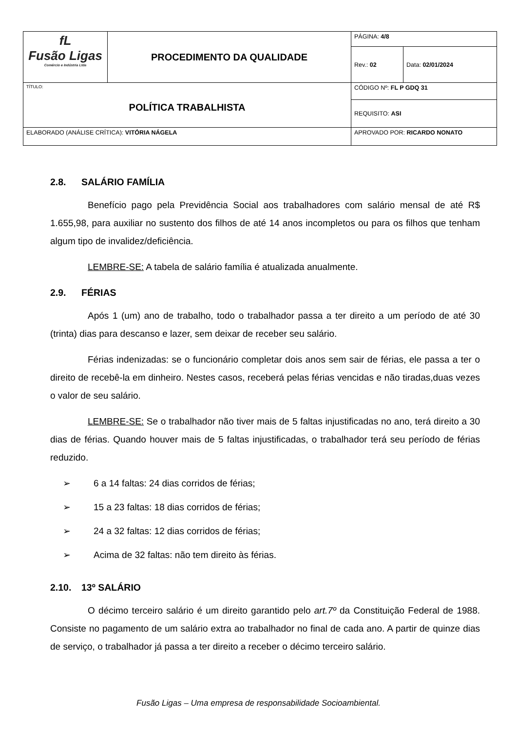| fL Fusão Ligas Comércio e Indústria Ltda | PROCEDIMENTO DA QUALIDADE | PÁGINA: 4/8 | |
| | | Rev.: 02 | Data: 02/01/2024 |
| TÍTULO: POLÍTICA TRABALHISTA | | CÓDIGO Nº: FL P GDQ 31 | |
| | | REQUISITO: ASI | |
| ELABORADO (ANÁLISE CRÍTICA): VITÓRIA NÁGELA | | APROVADO POR: RICARDO NONATO | |
2.8. SALÁRIO FAMÍLIA
Benefício pago pela Previdência Social aos trabalhadores com salário mensal de até R$ 1.655,98, para auxiliar no sustento dos filhos de até 14 anos incompletos ou para os filhos que tenham algum tipo de invalidez/deficiência.
LEMBRE-SE: A tabela de salário família é atualizada anualmente.
2.9. FÉRIAS
Após 1 (um) ano de trabalho, todo o trabalhador passa a ter direito a um período de até 30 (trinta) dias para descanso e lazer, sem deixar de receber seu salário.
Férias indenizadas: se o funcionário completar dois anos sem sair de férias, ele passa a ter o direito de recebê-la em dinheiro. Nestes casos, receberá pelas férias vencidas e não tiradas,duas vezes o valor de seu salário.
LEMBRE-SE: Se o trabalhador não tiver mais de 5 faltas injustificadas no ano, terá direito a 30 dias de férias. Quando houver mais de 5 faltas injustificadas, o trabalhador terá seu período de férias reduzido.
➢ 6 a 14 faltas: 24 dias corridos de férias;
➢ 15 a 23 faltas: 18 dias corridos de férias;
➢ 24 a 32 faltas: 12 dias corridos de férias;
➢ Acima de 32 faltas: não tem direito às férias.
2.10. 13º SALÁRIO
O décimo terceiro salário é um direito garantido pelo art.7º da Constituição Federal de 1988. Consiste no pagamento de um salário extra ao trabalhador no final de cada ano. A partir de quinze dias de serviço, o trabalhador já passa a ter direito a receber o décimo terceiro salário.
Fusão Ligas – Uma empresa de responsabilidade Socioambiental.